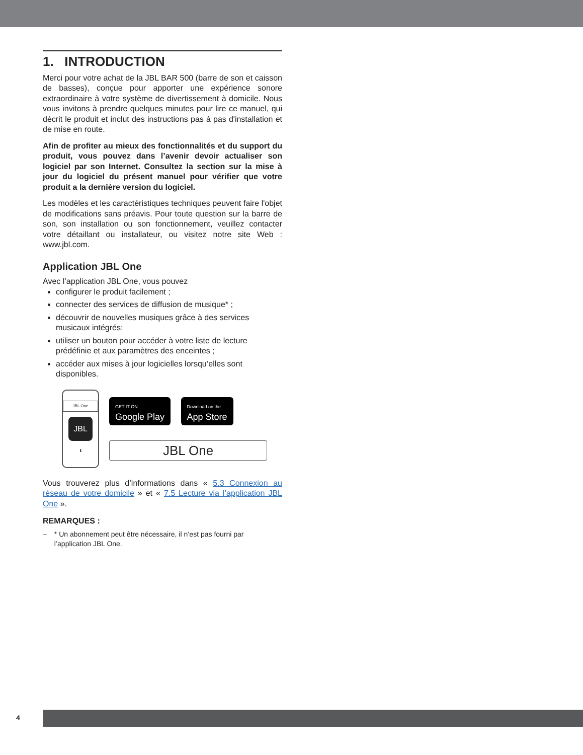1. INTRODUCTION
Merci pour votre achat de la JBL BAR 500 (barre de son et caisson de basses), conçue pour apporter une expérience sonore extraordinaire à votre système de divertissement à domicile. Nous vous invitons à prendre quelques minutes pour lire ce manuel, qui décrit le produit et inclut des instructions pas à pas d'installation et de mise en route.
Afin de profiter au mieux des fonctionnalités et du support du produit, vous pouvez dans l’avenir devoir actualiser son logiciel par son Internet. Consultez la section sur la mise à jour du logiciel du présent manuel pour vérifier que votre produit a la dernière version du logiciel.
Les modèles et les caractéristiques techniques peuvent faire l'objet de modifications sans préavis. Pour toute question sur la barre de son, son installation ou son fonctionnement, veuillez contacter votre détaillant ou installateur, ou visitez notre site Web : www.jbl.com.
Application JBL One
Avec l’application JBL One, vous pouvez
configurer le produit facilement ;
connecter des services de diffusion de musique* ;
découvrir de nouvelles musiques grâce à des services musicaux intégrés;
utiliser un bouton pour accéder à votre liste de lecture prédéfinie et aux paramètres des enceintes ;
accéder aux mises à jour logicielles lorsqu’elles sont disponibles.
JBL One
JBL
⬇
GET IT ON
Google Play Download on the
App Store
JBL One
Vous trouverez plus d’informations dans « 5.3 Connexion au réseau de votre domicile » et « 7.5 Lecture via l’application JBL One ».
REMARQUES :
– * Un abonnement peut être nécessaire, il n’est pas fourni par l’application JBL One.
4